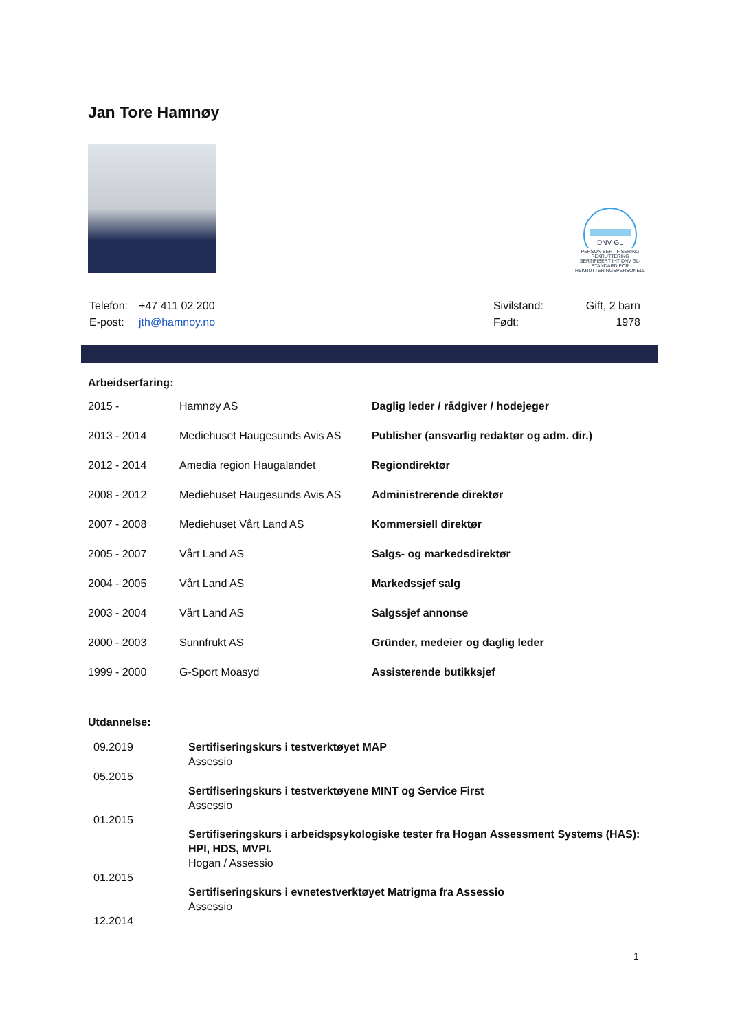Jan Tore Hamnøy
DNV·GL
PERSON SERTIFISERING
REKRUTTERING
SERTIFISERT IHT DNV GL-STANDARD FOR REKRUTTERINGSPERSONELL
| Telefon: | +47 411 02 200 |
| E-post: | jth@hamnoy.no |
| Sivilstand: | Gift, 2 barn |
| Født: | 1978 |
Arbeidserfaring:
| 2015 - | Hamnøy AS | Daglig leder / rådgiver / hodejeger |
| 2013 - 2014 | Mediehuset Haugesunds Avis AS | Publisher (ansvarlig redaktør og adm. dir.) |
| 2012 - 2014 | Amedia region Haugalandet | Regiondirektør |
| 2008 - 2012 | Mediehuset Haugesunds Avis AS | Administrerende direktør |
| 2007 - 2008 | Mediehuset Vårt Land AS | Kommersiell direktør |
| 2005 - 2007 | Vårt Land AS | Salgs- og markedsdirektør |
| 2004 - 2005 | Vårt Land AS | Markedssjef salg |
| 2003 - 2004 | Vårt Land AS | Salgssjef annonse |
| 2000 - 2003 | Sunnfrukt AS | Gründer, medeier og daglig leder |
| 1999 - 2000 | G-Sport Moasyd | Assisterende butikksjef |
Utdannelse:
| 09.2019 | Sertifiseringskurs i testverktøyet MAP Assessio |
| 05.2015 | Sertifiseringskurs i testverktøyene MINT og Service First Assessio |
| 01.2015 | Sertifiseringskurs i arbeidspsykologiske tester fra Hogan Assessment Systems (HAS): HPI, HDS, MVPI. Hogan / Assessio |
| 01.2015 | Sertifiseringskurs i evnetestverktøyet Matrigma fra Assessio Assessio |
| 12.2014 | |
1